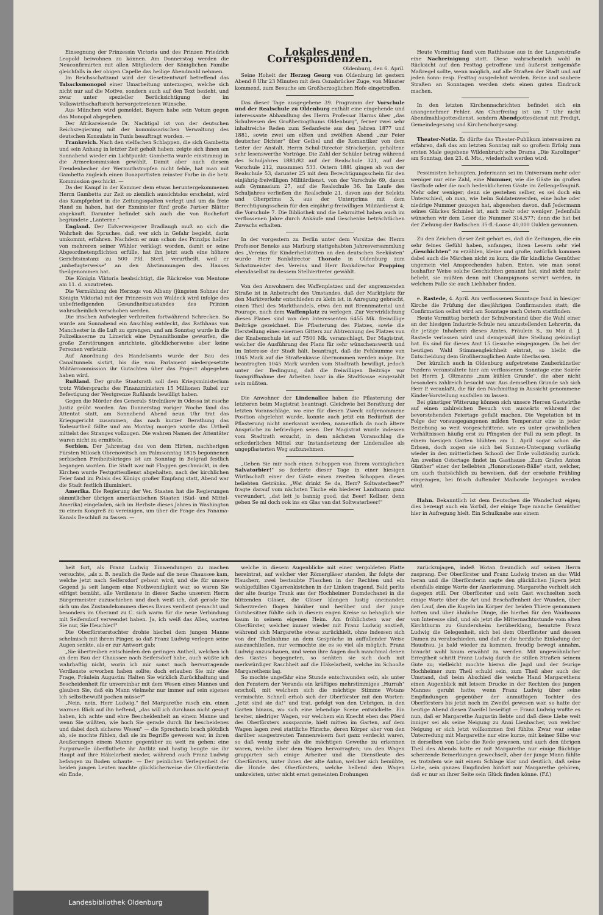Einsegnung der Prinzessin Victoria und des Prinzen Friedrich Leopold beiwohnen zu können. Am Donnerstag werden die Neuconfirmirten mit allen Mitgliedern der Königlichen Familie gleichfalls in der obigen Capelle das heilige Abendmahl nehmen.
Im Reichsschatzamt wird der Gesetzentwurf betreffend das Tabacksmonopol einer Umarbeitung unterzogen, welche sich nicht nur auf die Motive, sondern auch auf den Text bezieht, und zwar unter spezieller Berücksichtigung der im Volkswirthschaftsrath hervorgetretenen Wünsche.
Aus München wird gemeldet, Bayern habe sein Votum gegen das Monopol abgegeben.
Der Afrikareisende Dr. Nachtigal ist von der deutschen Reichsregierung mit der kommissarischen Verwaltung des deutschen Konsulats in Tunis beauftragt worden. —
Frankreich. Nach den vielfachen Schlappen, die sich Gambetta und sein Anhang in letzter Zeit geholt haben, zeigte sich ihnen am Sonnabend wieder ein Lichtpunkt: Gambetta wurde einstimmig in die Armeekommission gewählt. Damit aber auch diesem Freudenbecher der Wermuthstropfen nicht fehle, hat man mit Gambetta zugleich einen Bonapartisten reinster Farbe in die betr. Kommission geschickt. —
Da der Kampf in der Kammer dem etwas heruntergekommenen Herrn Gambetta zur Zeit so ziemlich aussichtslos erscheint, wird das Kampfgebiet in die Zeitungsspalten verlegt und um da freie Hand zu haben, hat der Exminister fünf große Pariser Blätter angekauft. Darunter befindet sich auch die von Rochefort begründete „Lanterne."
England. Der Eidverweigerer Bradlaugh muß an sich die Wahrheit des Spruches, daß, wer sich in Gefahr begiebt, darin umkommt, erfahren. Nachdem er nun schon des Prinzips halber von mehreren seiner Wähler verklagt worden, damit er seine Abgeordnetenpflichten erfülle, hat ihn jetzt auch eine höhere Gerichtsinstanz zu 500 Pfd. Sterl. verurtheilt, weil er „unbefugterweise" an den Abstimmungen des Hauses theilgenommen hat.
Die Königin Viktoria beabsichtigt, die Rückreise von Mentone am 11. d. anzutreten.
Die Vermählung des Herzogs von Albany (jüngsten Sohnes der Königin Viktoria) mit der Prinzessin von Waldeck wird infolge des unbefriedigenden Gesundheitszustandes des Prinzen wahrscheinlich verschoben werden.
Die irischen Aufwiegler verbreiten fortwährend Schrecken. So wurde am Sonnabend ein Anschlag entdeckt, das Rathhaus von Manchester in die Luft zu sprengen, und am Sonntag wurde in die Polizeikaserne zu Limerick eine Dynamitbombe geworfen, die große Zerstörungen anrichtete, glücklicherweise aber keine Personen verletzte.
Auf Anordnung des Handelsamts wurde der Bau des Canaltunnels sistirt, bis die vom Parlament niedergesetzte Militärcommission ihr Gutachten über das Project abgegeben haben wird.
Rußland. Der große Staatsrath soll dem Kriegsministerium trotz Widerspruchs des Finanzministers 15 Millionen Rubel zur Befestigung der Westgrenze Rußlands bewilligt haben.
Gegen die Mörder des Generals Strelnikow in Odessa ist rasche Justiz geübt worden. Am Donnerstag voriger Woche fand das Attentat statt, am Sonnabend Abend neun Uhr trat das Kriegsgericht zusammen, das nach kurzer Berathung das Todesurtheil fällte und am Montag morgen wurde das Urtheil mittelst des Stranges vollzogen. Die wahren Namen der Attentäter waren nicht zu ermitteln.
Serbien. Der Jahrestag des von dem Hirten, nachherigen Fürsten Milosch Obrenowitsch am Palmsonntag 1815 begonnenen serbischen Freiheitskrieges ist am Sonntag in Belgrad festlich begangen worden. Die Stadt war mit Flaggen geschmückt, in den Kirchen wurde Festgottesdienst abgehalten, nach der kirchlichen Feier fand im Palais des Königs großer Empfang statt, Abend war die Stadt festlich illuminiert.
Amerika. Die Regierung der Ver. Staaten hat die Regierungen sämmtlicher übrigen amerikanischen Staaten (Süd- und Mittel-Amerika) eingeladen, sich im Herbste dieses Jahres in Washington zu einem Kongreß zu vereinigen, um über die Frage des Panama-Kanals Beschluß zu fassen. —
Lokales und Correspondenzen.
Oldenburg, den 6. April.
Seine Hoheit der Herzog Georg von Oldenburg ist gestern Abend 8 Uhr 23 Minuten mit dem Osnabrücker Zuge, von Münster kommend, zum Besuche am Großherzoglichen Hofe eingetroffen.
Das dieser Tage ausgegebene 39. Programm der Vorschule und der Realschule zu Oldenburg enthält eine eingehende und interessante Abhandlung des Herrn Professor Harms über „das Schulwesen des Großherzogthums Oldenburg", ferner zwei sehr inhaltreiche Reden zum Sedanfeste aus den Jahren 1877 und 1881, sowie zwei am elften und zwölften Abend „zur Feier deutscher Dichter" über Geibel und die Romantiker von dem Leiter der Anstalt, Herrn Schul-Director Strackerjan, gehaltene sehr lesenswerthe Vorträge. Die Zahl der Schüler betrug während des Schuljahres 1881/82 auf der Realschule 321, auf der Vorschule 212, zusammen 533. Ostern 1881 gingen ab von der Realschule 53, darunter 25 mit dem Berechtigungsschein für den einjährig-freiwilligen Militärdienst, von der Vorschule 69, davon aufs Gymnasium 27, auf die Realschule 36. Im Laufe des Schuljahres verließen die Realschule 21, davon aus der Selekta und Oberprima 3, aus der Unterprima mit dem Berechtigungsschein für den einjährig-freiwilligen Militärdienst 4; die Vorschule 7. Die Bibliothek und die Lehrmittel haben auch im verflossenen Jahre durch Ankäufe und Geschenke beträchtlichen Zuwachs erhalten.
In der vorgestern zu Berlin unter dem Vorsitze des Herrn Professor Beneke aus Marburg stattgehabten Jahresversammlung des „Vereins für Kinderheilstätten an den deutschen Seeküsten" wurde Herr Bankdirector Thorade in Oldenburg zum Schatzmeister des Vereins und Herr Bankdirector Propping ebendaselbst zu dessem Stellvertreter gewählt.
Von den Anwohnern des Waffenplatzes und der angrenzenden Straße ist in Anbetracht des Umstandes, daß der Marktplatz für den Marktverkehr entschieden zu klein ist, in Anregung gebracht, einen Theil des Markthandels, etwa den mit Brennmaterial und Fourage, nach dem Waffenplatz zu verlegen. Zur Verwirklichung dieses Planes sind von den Interessenten 6455 Mk. freiwillige Beiträge gezeichnet. Die Pflasterung des Platzes, sowie die Herstellung eines eisernen Gitters zur Abtrennung des Platzes von der Knabenschule ist auf 7500 Mk. veranschlagt. Der Magistrat, welcher die Ausführung des Plans für sehr wünschenswerth und im Interesse der Stadt hält, beantragt, daß die Fehlsumme von 1045 Mark auf die Straßenkasse übernommen werden möge. Die beantragten 1045 Mark wurden vom Stadtrath bewilligt, jedoch unter der Bedingung, daß die freiwilligen Beiträge vor Inangriffnahme der Arbeiten baar in die Stadtkasse eingezahlt sein müßten.
Die Anwohner der Lindenallee haben die Pflasterung der letzteren beim Magistrat beantragt. Gleichwie bei Berathung der letzten Voranschläge, wo eine für diesen Zweck aufgenommene Position abgelehnt wurde, konnte auch jetzt ein Bedürfniß der Pflasterung nicht anerkannt werden, namentlich da noch ältere Ansprüche zu befriedigen seien. Der Magistrat wurde indessen vom Stadtrath ersucht, in dem nächsten Voranschlag die erforderlichen Mittel zur Instandsetzung der Lindenallee als ungepflasterten Weg aufzunehmen.
„Geben Sie mir noch einen Schoppen von Ihrem vorzüglichen Salvatorbier!" so forderte dieser Tage in einer hiesigen Wirthschaft einer der Gäste einen zweiten Schoppen dieses beliebten Getränks. „Wat drinkt Se da, Herr? Soltwaterbeer?" fragte darauf vom nächsten Tische ein biederer Landmann ganz verwundert, „dat lett jo bannig good, dat Beer! Kellner, denn geben Se mi doch ook ins en Glas van dat Soltwaterbeer!"
Heute Vormittag fand vom Rathhause aus in der Langenstraße eine Nachreinigung statt. Diese wahrscheinlich wohl in Rücksicht auf den Festtag getroffene und äußerst zeitgemäße Maßregel sollte, wenn möglich, auf alle Straßen der Stadt und auf jeden Sonn- resp. Festtag ausgedehnt werden. Reine und saubere Straßen an Sonntagen werden stets einen guten Eindruck machen.
In den letzten Kirchennachrichten befindet sich ein unangenehmer Fehler. Am Charfreitag ist um 7 Uhr nicht Abendmahlsgottesdienst, sondern Abendgottesdienst mit Predigt, Gemeindegesang und Kirchenchorgesang.
Theater-Notiz. Es dürfte das Theater-Publikum interessiren zu erfahren, daß das am letzten Sonntag mit so großem Erfolg zum ersten Male gegebene Wildenbruch'sche Drama „Die Karolinger" am Sonntag, den 23. d. Mts., wiederholt werden wird.
Pessimisten behaupten, Jedermann sei im Universum mehr oder weniger nur eine Zahl, eine Nummer, wie die Gäste im großen Gasthofe oder die noch bedenklicheren Gäste im Zellengefängniß. Mehr oder weniger; denn sie gestehen selber, es sei doch ein Unterschied, ob man, wie beim Soldatenwerden, eine hohe oder niedrige Nummer gezogen hat, abgesehen davon, daß Jedermann seines Glückes Schmied ist, auch mehr oder weniger. Jedenfalls wünschen wir dem Leser die Nummer 314,577; denn die hat bei der Ziehung der Badischen 35-fl.-Loose 40,000 Gulden gewonnen.
Zu den Zeichen dieser Zeit gehört es, daß die Zeitungen, die ein sehr feines Gefühl haben, anfangen, ihren Lesern sehr viel „Geschichten" zu erzählen, kleine und große, natürlich kommen dabei auch die Märchen nicht zu kurz, die für kindliche Gemüther ungemein viel Ansprechendes haben. Enten, wie man sonst boshafter Weise solche Geschichten genannt hat, sind nicht mehr beliebt, sie müßten denn mit Champignons servirt werden, in welchem Falle sie auch Liebhaber finden.
e. Rastede, 4. April. Am verflossenen Sonntage fand in hiesiger Kirche die Prüfung der diesjährigen Confirmanden statt; die Confirmation selbst wird am Sonntage nach Ostern stattfinden.
Heute Vormittag berieth der Schulvorstand über die Wahl einer an der hiesigen Industrie-Schule neu anzustellenden Lehrerin, da die jetzige Inhaberin dieses Amtes, Fräulein S., zu Mai d. J. Rastede verlassen wird und demgemäß ihre Stellung gekündigt hat. Es sind für dieses Amt 15 Gesuche eingegangen. Da bei der heutigen Wahl Stimmengleichheit eintrat, so bleibt die Entscheidung dem Großherzoglichen Amte überlassen.
Der kürzlich auch in Oldenburg aufgetretene Zauberkünstler Pazdera veranstaltete hier am verflossenen Sonntage eine Soirée bei Herrn J. Oltmanns „zum kühlen Grunde", die aber nicht besonders zahlreich besucht war. Aus demselben Grunde sah sich Herr P. veranlaßt, die für den Nachmittag in Aussicht genommene Kinder-Vorstellung ausfallen zu lassen.
Bei günstiger Witterung können sich unsere Herren Gastwirthe auf einen zahlreichen Besuch von auswärts während der bevorstehenden Feiertage gefaßt machen. Die Vegetation ist in Folge der vorausgegangenen milden Temperatur eine in jeder Beziehung so weit vorgeschrittene, wie es unter gewöhnlichen Verhältnissen häufig erst zu Pfingsten der Fall zu sein pflegt. In einem hiesigen Garten blühten am 1. April sogar schon die Erbsen, doch zogen sie sich bei Sonnen-Untergang vorläufig wieder in den mütterlichen Schooß der Erde vollständig zurück. Am zweiten Ostertage findet im Gasthause „Zum Grafen Anton Günther" einer der beliebten „Honorationen-Bälle" statt, welcher, um auch thatsächlich zu beweisen, daß der ersehnte Frühling eingezogen, bei frisch duftender Maibowle begangen werden wird.
Hahn. Bekanntlich ist dem Deutschen die Wanderlust eigen; dies bezeugt auch ein Vorfall, der einige Tage manche Gemüther hier in Aufregung hielt. Ein Schulknabe aus einem
heit fort, als Franz Ludwig Einwendungen zu machen versuchte, „als z. B. neulich die Rede auf die neue Chaussee kam, welche jetzt nach Seifersdorf gebaut wird, und die für unsere Gegend ja seit langem eine Nothwendigkeit war, so waren Sie eifrigst bemüht, alle Verdienste in dieser Sache unserem Herrn Bürgermeister zuzuschieben und doch weiß ich, daß gerade Sie sich um das Zustandekommen dieses Baues verdient gemacht und besonders im Oberamt zu C. sich warm für die neue Verbindung mit Seifersdorf verwendet haben. Ja, ich weiß das Alles, warten Sie nur, Sie Heuchler!"
Die Oberförsterstochter drohte hierbei dem jungen Manne schelmisch mit ihrem Finger, so daß Franz Ludwig verlegen seine Augen senkte, als er zur Antwort gab:
„Sie übertreiben entschieden den geringen Antheil, welchen ich an dem Bau der Chaussee nach Seifersdorf habe, auch wüßte ich wahrhaftig nicht, worin ich mir sonst noch hervorragende Verdienste erworben haben sollte; doch erlauben Sie mir eine Frage, Fräulein Augustin: Halten Sie wirklich Zurückhaltung und Bescheidenheit für unvereinbar mit dem Wesen eines Mannes und glauben Sie, daß ein Mann vielmehr nur immer auf sein eigenes Ich selbstbewußt pochen müsse?"
„Nein, nein, Herr Ludwig," fiel Margarethe rasch ein, einen warmen Blick auf ihn heftend, „das will ich durchaus nicht gesagt haben, ich achte und ehre Bescheidenheit an einem Manne und wenn Sie wüßten, wie hoch Sie gerade durch Ihr bescheidenes und dabei doch sicheres Wesen" — die Sprecherin brach plötzlich ab, sie mochte fühlen, daß sie im Begriffe gewesen war, in ihren Aeußerungen einem Manne gegenüber zu weit zu gehen; eine Purpurwelle überfluthete ihr Antlitz und hastig beugte sie ihr Haupt auf ihre Häkelarbeit nieder, während auch Franz Ludwig befangen zu Boden schaute. — Der peinlichen Verlegenheit der beiden jungen Leuten machte glücklicherweise die Oberförsterin ein Ende,
welche in diesem Augenblicke mit einer vergoldeten Platte hereintrat, auf welcher vier Römergläser standen, ihr folgte der Hausherr, zwei bestaubte Flaschen in der Rechten und ein wohlgefülltes Cigarrenkistchen in der Linken tragend. Bald perlte der alte feurige Trank aus der Hochheimer Domdechanei in die blitzenden Gläser, die Gläser klangen lustig aneinander, Scherzreden flogen hinüber und herüber und der junge Gutsbesitzer fühlte sich in diesem engen Kreise so behaglich wie kaum in seinem eigenen Heim. Am fröhlichsten war der Oberförster, welcher immer wieder mit Franz Ludwig anstieß, während sich Margarethe etwas zurückhielt, ohne indessen sich von der Theilnahme an dem Gespräche in auffallender Weise auszuschließen, nur vermochte sie es so viel als möglich, Franz Ludwig anzuschauen, und wenn ihre Augen doch manchmal denen des Gastes begegneten, so senkten sie sich doch mit merkwürdiger Raschheit auf die Häkelarbeit, welche im Schooße Margarethens lag.
So mochte ungefähr eine Stunde entschwunden sein, als unter den Fenstern der Veranda ein kräftiges mehrstimmiges „Hurrah" erscholl, mit welchem sich die mächtige Stimme Wotans vermischte. Schnell erhob sich der Oberförster mit den Worten: „Jetzt sind sie da!" und trat, gefolgt von den Uebrigen, in den Garten hinaus, wo sich eine lebendige Scene entwickelte. Ein breiter, niedriger Wagen, vor welchem ein Knecht eben das Pferd des Oberförsters ausspannte, hielt mitten im Garten, auf dem Wagen lagen zwei stattliche Hirsche, deren Körper aber von den darüber ausgestreuten Tannenreisern fast ganz verdeckt waren, so daß wenig mehr als die mächtigen Geweihe zu erkennen waren, welche über dem Wagen hervorragten; um den Wagen gruppirten sich einige Arbeiter und die Dienstleute des Oberförsters, unter ihnen der alte Anton, welcher sich bemühte, die Hunde des Oberförsters, welche bellend den Wagen umkreisten, unter nicht ernst gemeinten Drohungen
zurückzujagen, indeß Wotan freundlich auf seinen Herrn zusprang. Der Oberförster und Franz Ludwig traten an das Wild heran und die Oberförsterin sagte den glücklichen Jägern jetzt ebenfalls einige Worte der Anerkennung. Margarethe verhielt sich dagegen still. Der Oberförster und sein Gast wechselten noch einige Worte über die Art und Beschaffenheit der Wunden, über den Lauf, den die Kugeln im Körper der beiden Thiere genommen hatten und über ähnliche Dinge, die hierbei für den Waidmann von Interesse sind, und als jetzt die Mitternachtsstunde vom alten Kirchthurm zu Gundersheim herüberklang, benutzte Franz Ludwig die Gelegenheit, sich bei dem Oberförster und dessen Damen zu verabschieden, und daß er die herzliche Einladung der Hausfrau, ja bald wieder zu kommen, freudig bewegt annahm, braucht wohl kaum erwähnt zu werden. Mit ungewöhnlicher Erregtheit schritt Franz Ludwig durch die stillen Straßen seinem Gute zu; vielleicht mochte hieran die Jagd und der feurige Hochheimer zum Theil schuld sein, zum Theil aber auch der Umstand, daß beim Abschied die weiche Hand Margarethens einen Augenblick mit leisem Drucke in der Rechten des jungen Mannes geruht hatte; wenn Franz Ludwig über seine Empfindungen gegenüber der anmuthigen Tochter des Oberförsters bis jetzt noch im Zweifel gewesen war, so hatte der heutige Abend diesen Zweifel beseitigt — Franz Ludwig wußte es nun, daß er Margarethe Augustin liebte und daß diese Liebe weit inniger sei als seine Neigung zu Anni Lienbacher, von welcher Neigung er sich jetzt vollkommen frei fühlte. Zwar war seine Unterredung mit Margarethe nur eine kurze, mit keiner Silbe war in derselben von Liebe die Rede gewesen, und auch den übrigen Theil des Abends hatte er mit Margarethe nur einige flüchtige scherzende Bemerkungen gewechselt, aber der junge Mann fühlte es trotzdem wie mit einem Schlage klar und deutlich, daß seine Liebe, sein ganzes Empfinden hinfort nur Margarethe gehören, daß er nur an ihrer Seite sein Glück finden könne. (F.f.)
Landesbibliothek Oldenburg